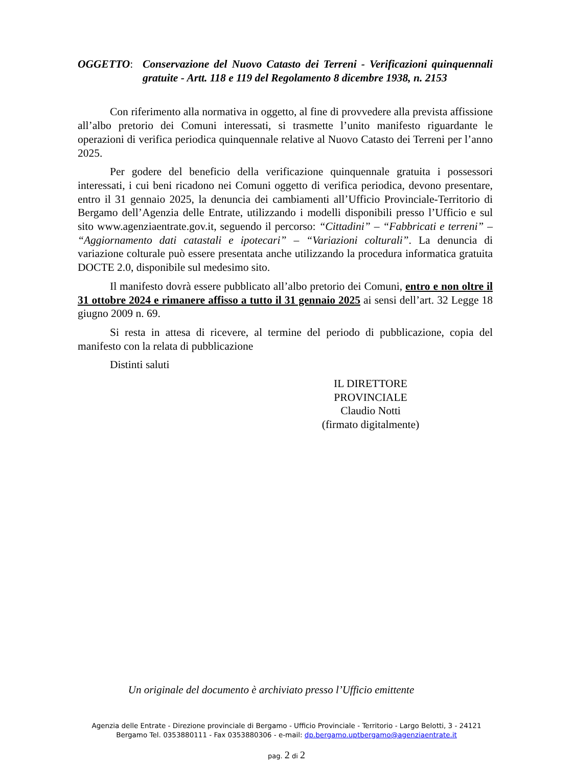OGGETTO: Conservazione del Nuovo Catasto dei Terreni - Verificazioni quinquennali gratuite - Artt. 118 e 119 del Regolamento 8 dicembre 1938, n. 2153
Con riferimento alla normativa in oggetto, al fine di provvedere alla prevista affissione all’albo pretorio dei Comuni interessati, si trasmette l’unito manifesto riguardante le operazioni di verifica periodica quinquennale relative al Nuovo Catasto dei Terreni per l’anno 2025.
Per godere del beneficio della verificazione quinquennale gratuita i possessori interessati, i cui beni ricadono nei Comuni oggetto di verifica periodica, devono presentare, entro il 31 gennaio 2025, la denuncia dei cambiamenti all’Ufficio Provinciale-Territorio di Bergamo dell’Agenzia delle Entrate, utilizzando i modelli disponibili presso l’Ufficio e sul sito www.agenziaentrate.gov.it, seguendo il percorso: “Cittadini” – “Fabbricati e terreni” – “Aggiornamento dati catastali e ipotecari” – “Variazioni colturali”. La denuncia di variazione colturale può essere presentata anche utilizzando la procedura informatica gratuita DOCTE 2.0, disponibile sul medesimo sito.
Il manifesto dovrà essere pubblicato all’albo pretorio dei Comuni, entro e non oltre il 31 ottobre 2024 e rimanere affisso a tutto il 31 gennaio 2025 ai sensi dell’art. 32 Legge 18 giugno 2009 n. 69.
Si resta in attesa di ricevere, al termine del periodo di pubblicazione, copia del manifesto con la relata di pubblicazione
Distinti saluti
IL DIRETTORE PROVINCIALE
Claudio Notti
(firmato digitalmente)
Un originale del documento è archiviato presso l’Ufficio emittente
Agenzia delle Entrate - Direzione provinciale di Bergamo - Ufficio Provinciale - Territorio - Largo Belotti, 3 - 24121
Bergamo Tel. 0353880111 - Fax 0353880306 - e-mail: dp.bergamo.uptbergamo@agenziaentrate.it
pag. 2 di 2